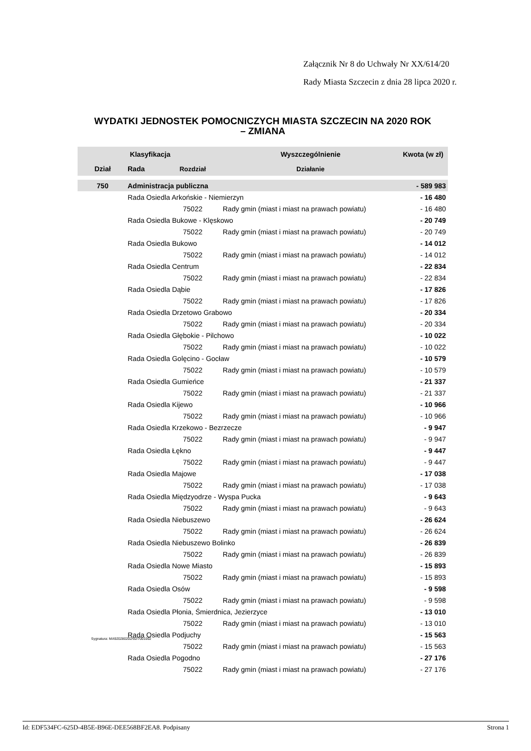Załącznik Nr 8 do Uchwały Nr XX/614/20
Rady Miasta Szczecin z dnia 28 lipca 2020 r.
WYDATKI JEDNOSTEK POMOCNICZYCH MIASTA SZCZECIN NA 2020 ROK
– ZMIANA
| Klasyfikacja | | | Wyszczególnienie | Kwota (w zł) |
| --- | --- | --- | --- | --- |
| Dział | Rada | Rozdział | Działanie | |
| 750 | Administracja publiczna | | | - 589 983 |
| | Rada Osiedla Arkońskie - Niemierzyn | | | - 16 480 |
| | | 75022 | Rady gmin (miast i miast na prawach powiatu) | - 16 480 |
| | Rada Osiedla Bukowe - Klęskowo | | | - 20 749 |
| | | 75022 | Rady gmin (miast i miast na prawach powiatu) | - 20 749 |
| | Rada Osiedla Bukowo | | | - 14 012 |
| | | 75022 | Rady gmin (miast i miast na prawach powiatu) | - 14 012 |
| | Rada Osiedla Centrum | | | - 22 834 |
| | | 75022 | Rady gmin (miast i miast na prawach powiatu) | - 22 834 |
| | Rada Osiedla Dąbie | | | - 17 826 |
| | | 75022 | Rady gmin (miast i miast na prawach powiatu) | - 17 826 |
| | Rada Osiedla Drzetowo Grabowo | | | - 20 334 |
| | | 75022 | Rady gmin (miast i miast na prawach powiatu) | - 20 334 |
| | Rada Osiedla Głębokie - Pilchowo | | | - 10 022 |
| | | 75022 | Rady gmin (miast i miast na prawach powiatu) | - 10 022 |
| | Rada Osiedla Golęcino - Gocław | | | - 10 579 |
| | | 75022 | Rady gmin (miast i miast na prawach powiatu) | - 10 579 |
| | Rada Osiedla Gumieńce | | | - 21 337 |
| | | 75022 | Rady gmin (miast i miast na prawach powiatu) | - 21 337 |
| | Rada Osiedla Kijewo | | | - 10 966 |
| | | 75022 | Rady gmin (miast i miast na prawach powiatu) | - 10 966 |
| | Rada Osiedla Krzekowo - Bezrzecze | | | - 9 947 |
| | | 75022 | Rady gmin (miast i miast na prawach powiatu) | - 9 947 |
| | Rada Osiedla Łękno | | | - 9 447 |
| | | 75022 | Rady gmin (miast i miast na prawach powiatu) | - 9 447 |
| | Rada Osiedla Majowe | | | - 17 038 |
| | | 75022 | Rady gmin (miast i miast na prawach powiatu) | - 17 038 |
| | Rada Osiedla Międzyodrze - Wyspa Pucka | | | - 9 643 |
| | | 75022 | Rady gmin (miast i miast na prawach powiatu) | - 9 643 |
| | Rada Osiedla Niebuszewo | | | - 26 624 |
| | | 75022 | Rady gmin (miast i miast na prawach powiatu) | - 26 624 |
| | Rada Osiedla Niebuszewo Bolinko | | | - 26 839 |
| | | 75022 | Rady gmin (miast i miast na prawach powiatu) | - 26 839 |
| | Rada Osiedla Nowe Miasto | | | - 15 893 |
| | | 75022 | Rady gmin (miast i miast na prawach powiatu) | - 15 893 |
| | Rada Osiedla Osów | | | - 9 598 |
| | | 75022 | Rady gmin (miast i miast na prawach powiatu) | - 9 598 |
| | Rada Osiedla Płonia, Śmierdnica, Jezierzyce | | | - 13 010 |
| | | 75022 | Rady gmin (miast i miast na prawach powiatu) | - 13 010 |
| | Rada Osiedla Podjuchy | | | - 15 563 |
| | | 75022 | Rady gmin (miast i miast na prawach powiatu) | - 15 563 |
| | Rada Osiedla Pogodno | | | - 27 176 |
| | | 75022 | Rady gmin (miast i miast na prawach powiatu) | - 27 176 |
Sygnatura: MA920280202/92/7001002
Id: EDF534FC-625D-4B5E-B96E-DEE568BF2EA8. Podpisany Strona 1